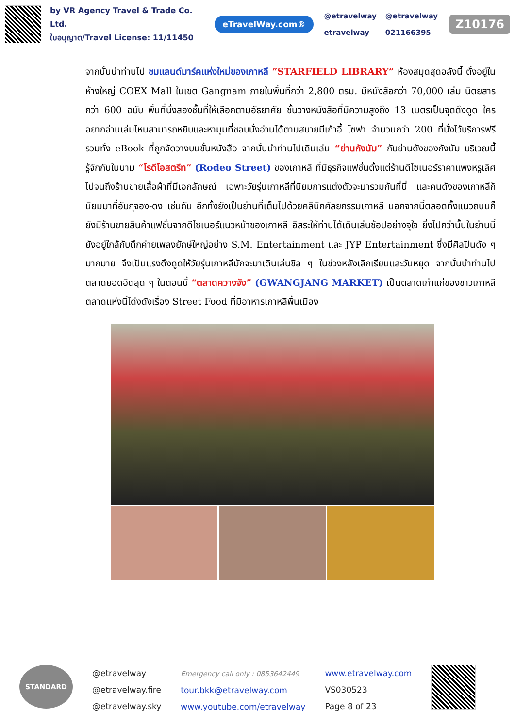by VR Agency Travel & Trade Co. Ltd.
ใบอนุญาต/Travel License: 11/11450
eTravelWay.com®
@etravelway
etravelway
@etravelway
021166395
Z10176
จากนั้นนำท่านไป ชมแลนด์มาร์คแห่งใหม่ของเกาหลี “STARFIELD LIBRARY” ห้องสมุดสุดอลังนี้ ตั้งอยู่ในห้างใหญ่ COEX Mall ในเขต Gangnam ภายในพื้นที่กว่า 2,800 ตรม. มีหนังสือกว่า 70,000 เล่ม นิตยสารกว่า 600 ฉบับ พื้นที่นั่งสองชั้นที่ให้เลือกตามอัธยาศัย ชั้นวางหนังสือที่มีความสูงถึง 13 เมตรเป็นจุดดึงดูด ใครอยากอ่านเล่มไหนสามารถหยิบและหามุมที่ชอบนั่งอ่านได้ตามสบายมีเก้าอี้ โซฟา จำนวนกว่า 200 ที่นั่งไว้บริการฟรี รวมทั้ง eBook ที่ถูกจัดวางบนชั้นหนังสือ จากนั้นนำท่านไปเดินเล่น “ย่านกังนัม” กับย่านดังของกังนัม บริเวณนี้รู้จักกันในนาม “โรดีโอสตรีท” (Rodeo Street) ของเกาหลี ที่มีธุรกิจแฟชั่นตั้งแต่ร้านดีไซเนอร์ราคาแพงหรูเลิศไปจนถึงร้านขายเสื้อผ้าที่มีเอกลักษณ์ เฉพาะวัยรุ่นเกาหลีที่นิยมการแต่งตัวจะมารวมกันที่นี่ และคนดังของเกาหลีก็นิยมมาที่อับกุจอง-ดง เช่นกัน อีกทั้งยังเป็นย่านที่เต็มไปด้วยคลินิกศัลยกรรมเกาหลี นอกจากนี้ตลอดทั้งแนวถนนก็ยังมีร้านขายสินค้าแฟชั่นจากดีไซเนอร์แนวหน้าของเกาหลี อิสระให้ท่านได้เดินเล่นช้อปอย่างจุใจ ยิ่งไปกว่านั้นในย่านนี้ยังอยู่ใกล้กับตึกค่ายเพลงยักษ์ใหญ่อย่าง S.M. Entertainment และ JYP Entertainment ซึ่งมีศิลปินดัง ๆ มากมาย จึงเป็นแรงดึงดูดให้วัยรุ่นเกาหลีมักจะมาเดินเล่นชิล ๆ ในช่วงหลังเลิกเรียนและวันหยุด จากนั้นนำท่านไปตลาดยอดฮิตสุด ๆ ในตอนนี้ “ตลาดควางจัง” (GWANGJANG MARKET) เป็นตลาดเก่าแก่ของชาวเกาหลี ตลาดแห่งนี้โด่งดังเรื่อง Street Food ที่มีอาหารเกาหลีพื้นเมือง
STANDARD
@etravelway
@etravelway.fire
@etravelway.sky
Emergency call only : 0853642449
tour.bkk@etravelway.com
www.youtube.com/etravelway
www.etravelway.com
VS030523
Page 8 of 23